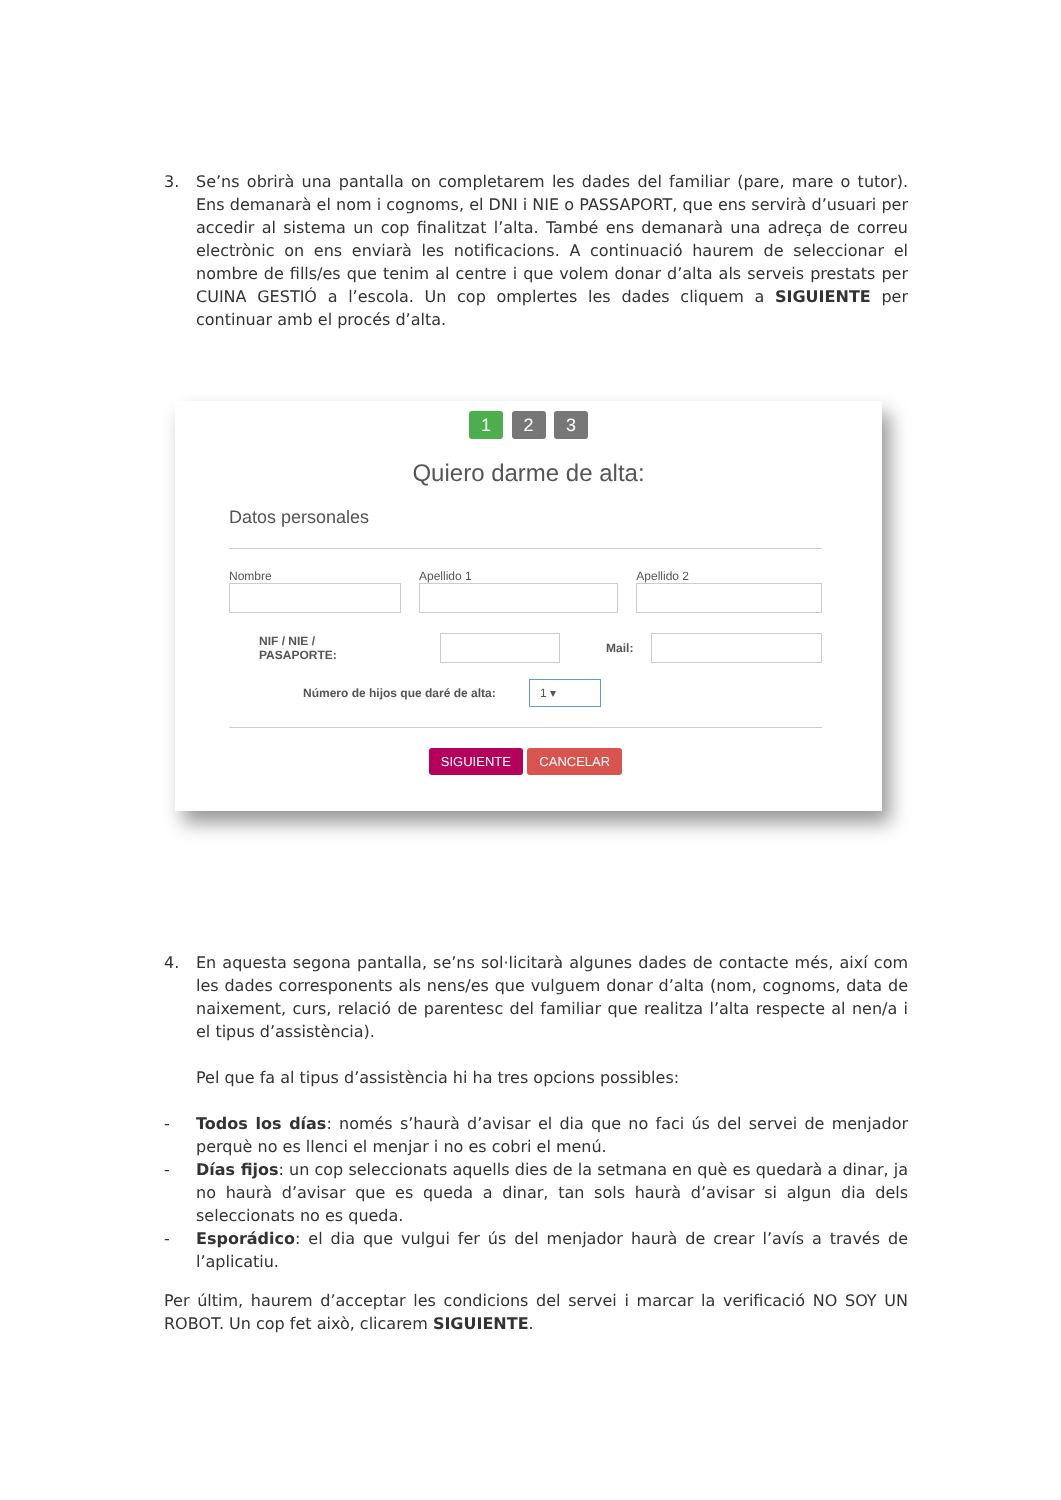3. Se’ns obrirà una pantalla on completarem les dades del familiar (pare, mare o tutor). Ens demanarà el nom i cognoms, el DNI i NIE o PASSAPORT, que ens servirà d’usuari per accedir al sistema un cop finalitzat l’alta. També ens demanarà una adreça de correu electrònic on ens enviarà les notificacions. A continuació haurem de seleccionar el nombre de fills/es que tenim al centre i que volem donar d’alta als serveis prestats per CUINA GESTIÓ a l’escola. Un cop omplertes les dades cliquem a SIGUIENTE per continuar amb el procés d’alta.
1 2 3
Quiero darme de alta:
Datos personales
Nombre Apellido 1 Apellido 2
NIF / NIE / PASAPORTE: Mail:
Número de hijos que daré de alta: 1 ▾
SIGUIENTE CANCELAR
4. En aquesta segona pantalla, se’ns sol·licitarà algunes dades de contacte més, així com les dades corresponents als nens/es que vulguem donar d’alta (nom, cognoms, data de naixement, curs, relació de parentesc del familiar que realitza l’alta respecte al nen/a i el tipus d’assistència).
Pel que fa al tipus d’assistència hi ha tres opcions possibles:
- Todos los días: només s’haurà d’avisar el dia que no faci ús del servei de menjador perquè no es llenci el menjar i no es cobri el menú.
- Días fijos: un cop seleccionats aquells dies de la setmana en què es quedarà a dinar, ja no haurà d’avisar que es queda a dinar, tan sols haurà d’avisar si algun dia dels seleccionats no es queda.
- Esporádico: el dia que vulgui fer ús del menjador haurà de crear l’avís a través de l’aplicatiu.
Per últim, haurem d’acceptar les condicions del servei i marcar la verificació NO SOY UN ROBOT. Un cop fet això, clicarem SIGUIENTE.